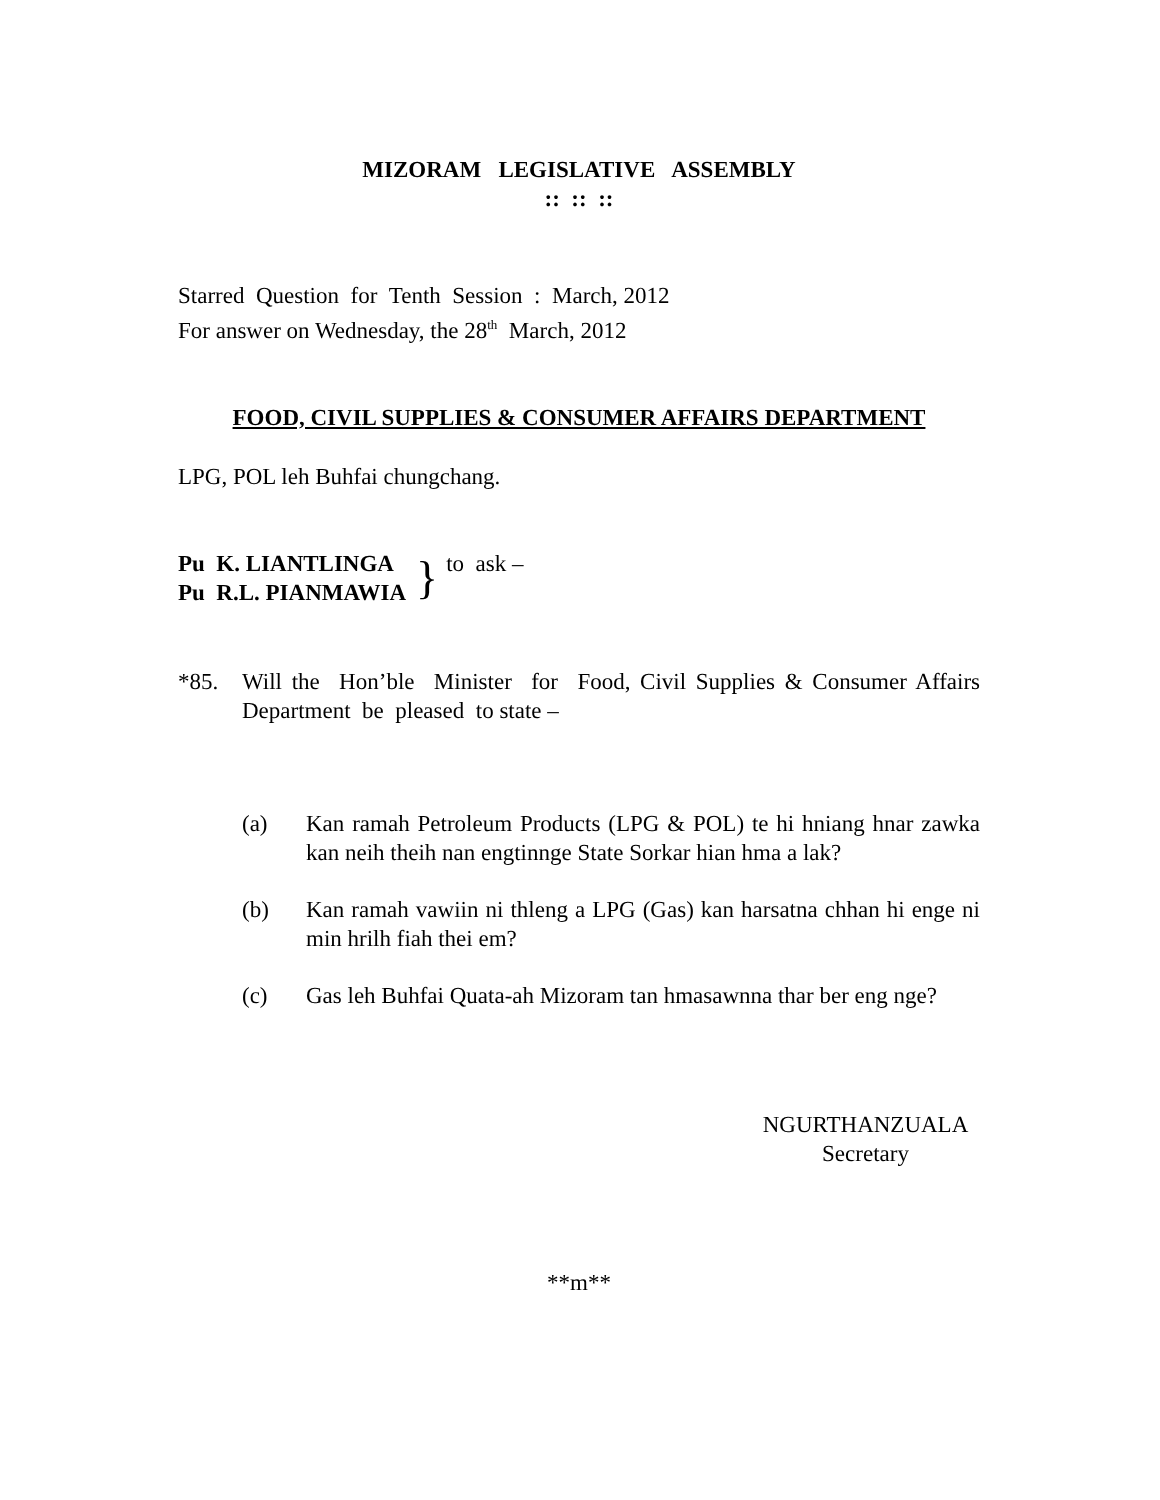MIZORAM LEGISLATIVE ASSEMBLY
:: :: ::
Starred Question for Tenth Session : March, 2012
For answer on Wednesday, the 28<sup>th</sup> March, 2012
FOOD, CIVIL SUPPLIES & CONSUMER AFFAIRS DEPARTMENT
LPG, POL leh Buhfai chungchang.
Pu K. LIANTLINGA
Pu R.L. PIANMAWIA
} to ask –
*85. Will the Hon’ble Minister for Food, Civil Supplies & Consumer Affairs Department be pleased to state –
(a) Kan ramah Petroleum Products (LPG & POL) te hi hniang hnar zawka kan neih theih nan engtinnge State Sorkar hian hma a lak?
(b) Kan ramah vawiin ni thleng a LPG (Gas) kan harsatna chhan hi enge ni min hrilh fiah thei em?
(c) Gas leh Buhfai Quata-ah Mizoram tan hmasawnna thar ber eng nge?
NGURTHANZUALA
Secretary
**m**